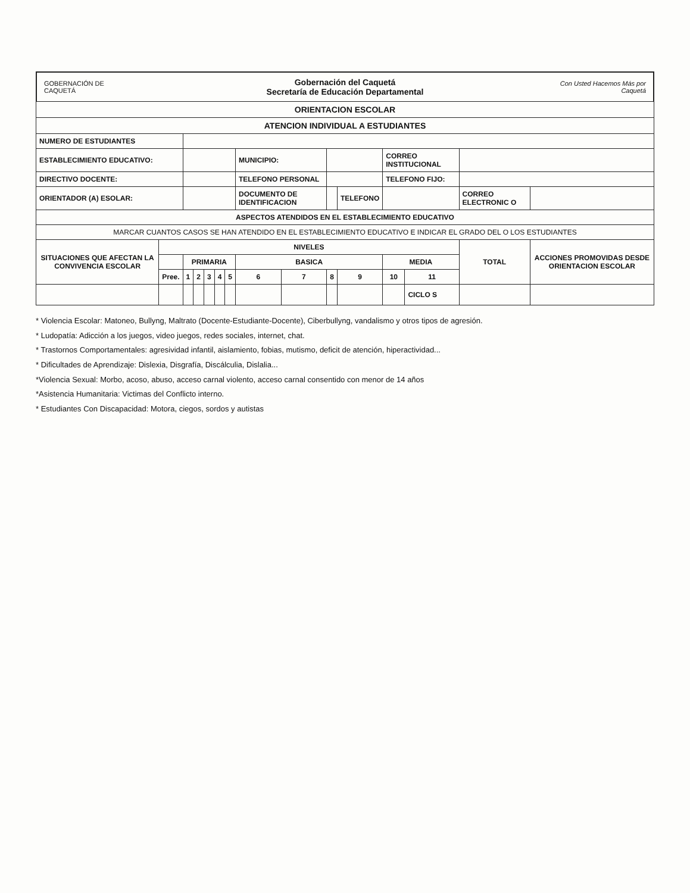GOBERNACIÓN DE CAQUETÁ
Gobernación del Caquetá
Secretaría de Educación Departamental
Con Usted Hacemos Más por Caquetá
| ORIENTACION ESCOLAR | | | | | | | | | | | | | | |
| --- | --- | --- | --- | --- | --- | --- | --- | --- | --- | --- | --- | --- | --- | --- |
| ATENCION INDIVIDUAL A ESTUDIANTES | | | | | | | | | | | | | | |
| NUMERO DE ESTUDIANTES | | | | | | | | | | | | | | |
| ESTABLECIMIENTO EDUCATIVO: | | | | | | | MUNICIPIO: | | | | CORREO INSTITUCIONAL | | | |
| DIRECTIVO DOCENTE: | | | | | | | TELEFONO PERSONAL | | | | TELEFONO FIJO: | | | |
| ORIENTADOR (A) ESOLAR: | | | | | | | DOCUMENTO DE IDENTIFICACION | | | TELEFONO | | | CORREO ELECTRONIC O | |
| ASPECTOS ATENDIDOS EN EL ESTABLECIMIENTO EDUCATIVO | | | | | | | | | | | | | | |
| MARCAR CUANTOS CASOS SE HAN ATENDIDO EN EL ESTABLECIMIENTO EDUCATIVO E INDICAR EL GRADO DEL O LOS ESTUDIANTES | | | | | | | | | | | | | | |
| SITUACIONES QUE AFECTAN LA CONVIVENCIA ESCOLAR | NIVELES | | | | | | | | | | | | TOTAL | ACCIONES PROMOVIDAS DESDE ORIENTACION ESCOLAR |
| | | PRIMARIA | | | | | BASICA | | | | MEDIA | | | |
| | Pree. | 1 | 2 | 3 | 4 | 5 | 6 | 7 | 8 | 9 | 10 | 11 | | |
| | | | | | | | | | | | | CICLO S | | |
* Violencia Escolar: Matoneo, Bullyng, Maltrato (Docente-Estudiante-Docente), Ciberbullyng, vandalismo y otros tipos de agresión.
* Ludopatía: Adicción a los juegos, video juegos, redes sociales, internet, chat.
* Trastornos Comportamentales: agresividad infantil, aislamiento, fobias, mutismo, deficit de atención, hiperactividad...
* Dificultades de Aprendizaje: Dislexia, Disgrafía, Discálculia, Dislalia...
*Violencia Sexual: Morbo, acoso, abuso, acceso carnal violento, acceso carnal consentido con menor de 14 años
*Asistencia Humanitaria: Victimas del Conflicto interno.
* Estudiantes Con Discapacidad: Motora, ciegos, sordos y autistas